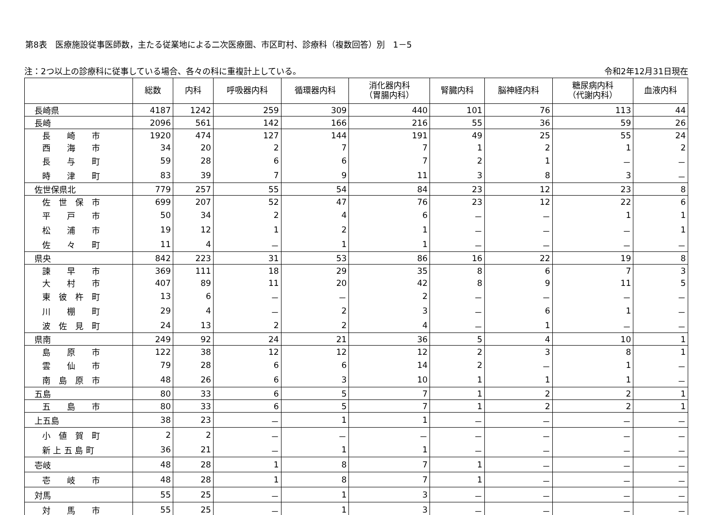第8表　医療施設従事医師数，主たる従業地による二次医療圏、市区町村、診療科（複数回答）別　1－5
注：2つ以上の診療科に従事している場合、各々の科に重複計上している。 令和2年12月31日現在
| | 総数 | 内科 | 呼吸器内科 | 循環器内科 | 消化器内科 （胃腸内科） | 腎臓内科 | 脳神経内科 | 糖尿病内科 （代謝内科） | 血液内科 |
| --- | --- | --- | --- | --- | --- | --- | --- | --- | --- |
| 長崎県 | 4187 | 1242 | 259 | 309 | 440 | 101 | 76 | 113 | 44 |
| 長崎 | 2096 | 561 | 142 | 166 | 216 | 55 | 36 | 59 | 26 |
| 長 崎 市 | 1920 | 474 | 127 | 144 | 191 | 49 | 25 | 55 | 24 |
| 西 海 市 | 34 | 20 | 2 | 7 | 7 | 1 | 2 | 1 | 2 |
| 長 与 町 | 59 | 28 | 6 | 6 | 7 | 2 | 1 | － | － |
| 時 津 町 | 83 | 39 | 7 | 9 | 11 | 3 | 8 | 3 | － |
| 佐世保県北 | 779 | 257 | 55 | 54 | 84 | 23 | 12 | 23 | 8 |
| 佐 世 保 市 | 699 | 207 | 52 | 47 | 76 | 23 | 12 | 22 | 6 |
| 平 戸 市 | 50 | 34 | 2 | 4 | 6 | － | － | 1 | 1 |
| 松 浦 市 | 19 | 12 | 1 | 2 | 1 | － | － | － | 1 |
| 佐 々 町 | 11 | 4 | － | 1 | 1 | － | － | － | － |
| 県央 | 842 | 223 | 31 | 53 | 86 | 16 | 22 | 19 | 8 |
| 諫 早 市 | 369 | 111 | 18 | 29 | 35 | 8 | 6 | 7 | 3 |
| 大 村 市 | 407 | 89 | 11 | 20 | 42 | 8 | 9 | 11 | 5 |
| 東 彼 杵 町 | 13 | 6 | － | － | 2 | － | － | － | － |
| 川 棚 町 | 29 | 4 | － | 2 | 3 | － | 6 | 1 | － |
| 波 佐 見 町 | 24 | 13 | 2 | 2 | 4 | － | 1 | － | － |
| 県南 | 249 | 92 | 24 | 21 | 36 | 5 | 4 | 10 | 1 |
| 島 原 市 | 122 | 38 | 12 | 12 | 12 | 2 | 3 | 8 | 1 |
| 雲 仙 市 | 79 | 28 | 6 | 6 | 14 | 2 | － | 1 | － |
| 南 島 原 市 | 48 | 26 | 6 | 3 | 10 | 1 | 1 | 1 | － |
| 五島 | 80 | 33 | 6 | 5 | 7 | 1 | 2 | 2 | 1 |
| 五 島 市 | 80 | 33 | 6 | 5 | 7 | 1 | 2 | 2 | 1 |
| 上五島 | 38 | 23 | － | 1 | 1 | － | － | － | － |
| 小 値 賀 町 | 2 | 2 | － | － | － | － | － | － | － |
| 新 上 五 島 町 | 36 | 21 | － | 1 | 1 | － | － | － | － |
| 壱岐 | 48 | 28 | 1 | 8 | 7 | 1 | － | － | － |
| 壱 岐 市 | 48 | 28 | 1 | 8 | 7 | 1 | － | － | － |
| 対馬 | 55 | 25 | － | 1 | 3 | － | － | － | － |
| 対 馬 市 | 55 | 25 | － | 1 | 3 | － | － | － | － |